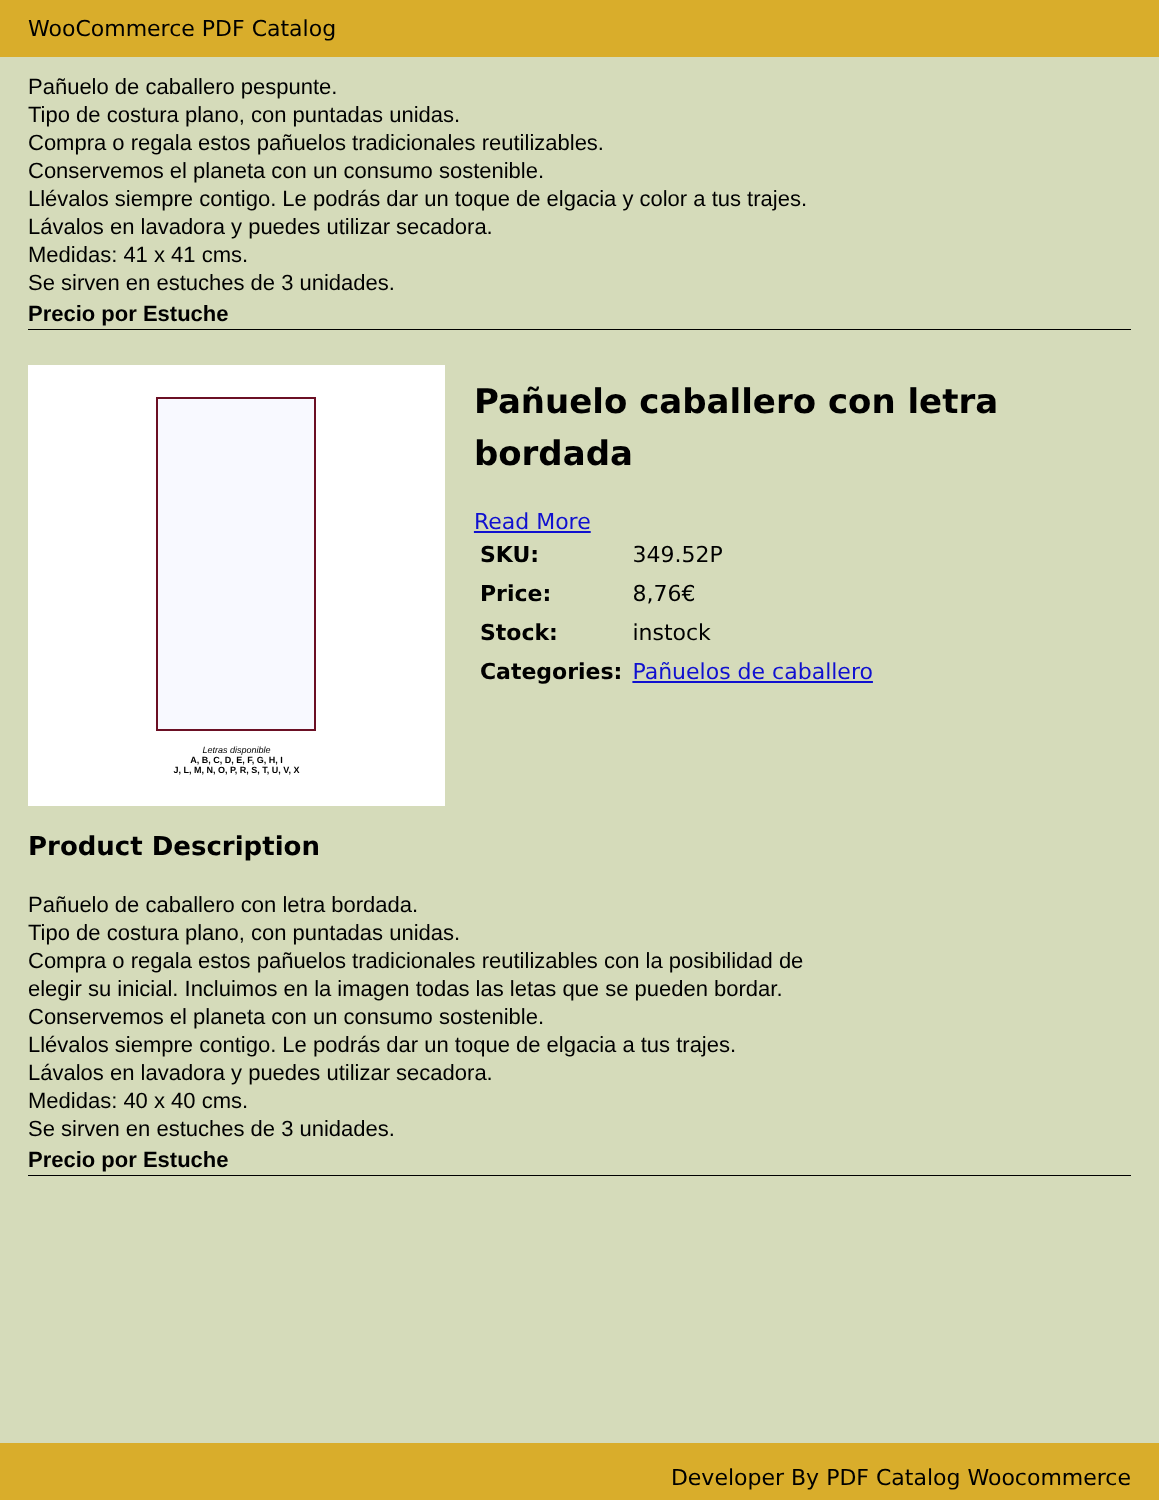WooCommerce PDF Catalog
Pañuelo de caballero pespunte.
Tipo de costura plano, con puntadas unidas.
Compra o regala estos pañuelos tradicionales reutilizables.
Conservemos el planeta con un consumo sostenible.
Llévalos siempre contigo. Le podrás dar un toque de elgacia y color a tus trajes.
Lávalos en lavadora y puedes utilizar secadora.
Medidas: 41 x 41 cms.
Se sirven en estuches de 3 unidades.
Precio por Estuche
Letras disponible
A, B, C, D, E, F, G, H, I
J, L, M, N, O, P, R, S, T, U, V, X
Pañuelo caballero con letra bordada
Read More
| SKU: | 349.52P |
| Price: | 8,76€ |
| Stock: | instock |
| Categories: | Pañuelos de caballero |
Product Description
Pañuelo de caballero con letra bordada.
Tipo de costura plano, con puntadas unidas.
Compra o regala estos pañuelos tradicionales reutilizables con la posibilidad de
elegir su inicial. Incluimos en la imagen todas las letas que se pueden bordar.
Conservemos el planeta con un consumo sostenible.
Llévalos siempre contigo. Le podrás dar un toque de elgacia a tus trajes.
Lávalos en lavadora y puedes utilizar secadora.
Medidas: 40 x 40 cms.
Se sirven en estuches de 3 unidades.
Precio por Estuche
Developer By PDF Catalog Woocommerce